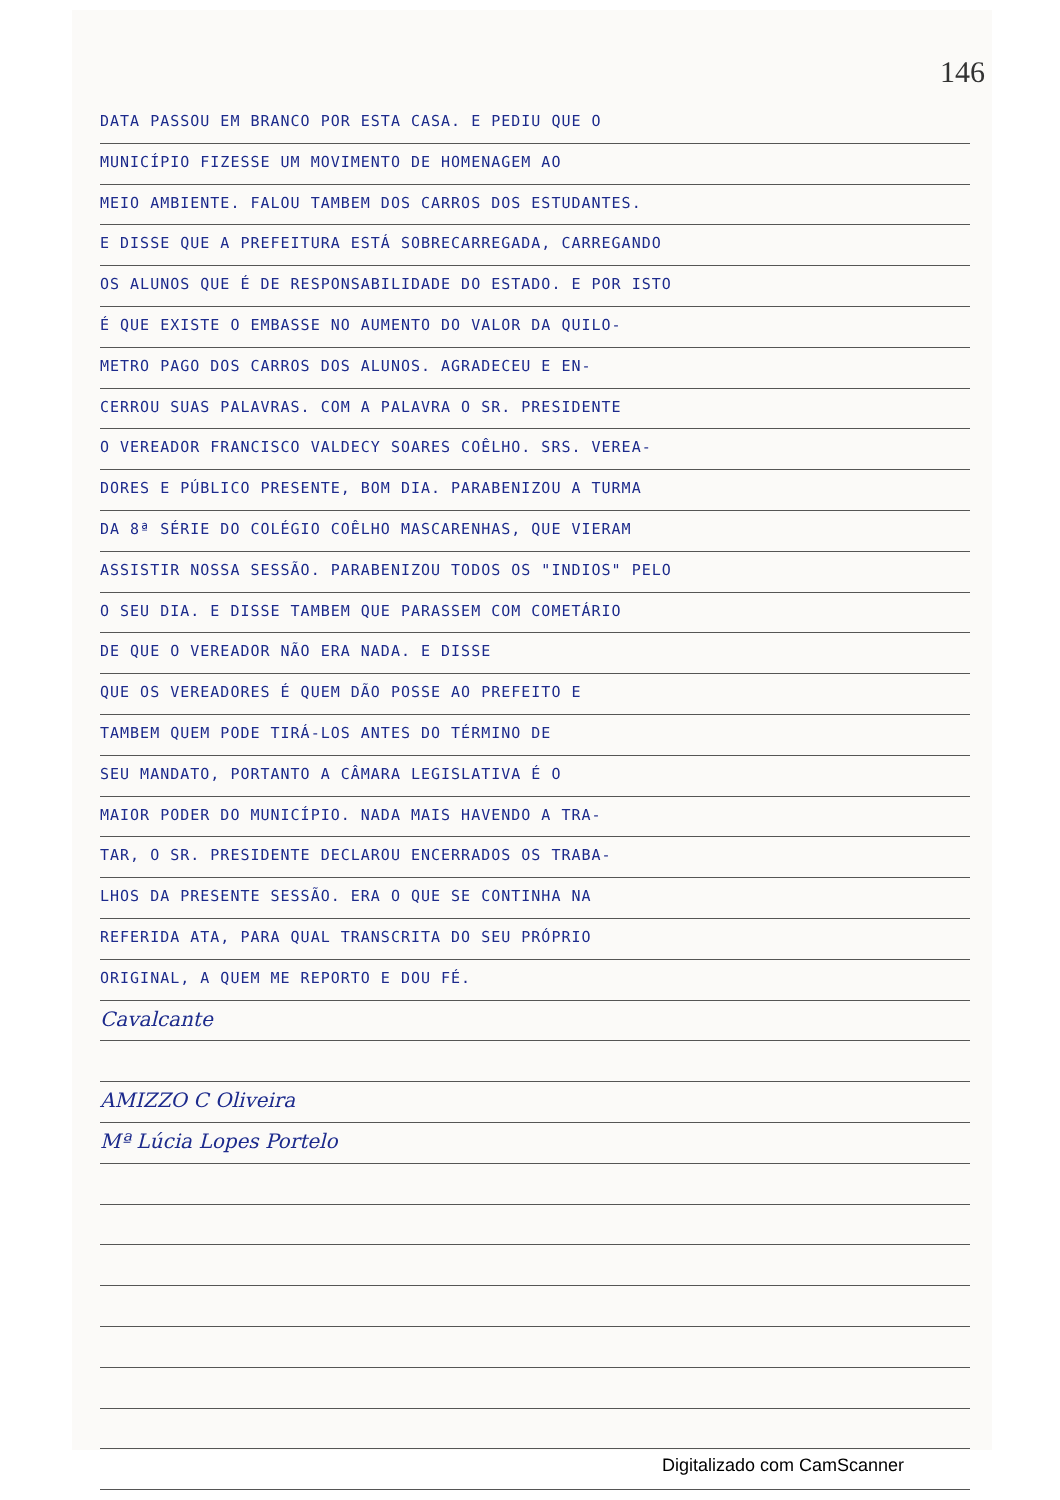146
DATA PASSOU EM BRANCO POR ESTA CASA. E PEDIU QUE O
MUNICÍPIO FIZESSE UM MOVIMENTO DE HOMENAGEM AO
MEIO AMBIENTE. FALOU TAMBEM DOS CARROS DOS ESTUDANTES.
E DISSE QUE A PREFEITURA ESTÁ SOBRECARREGADA, CARREGANDO
OS ALUNOS QUE É DE RESPONSABILIDADE DO ESTADO. E POR ISTO
É QUE EXISTE O EMBASSE NO AUMENTO DO VALOR DA QUILO-
METRO PAGO DOS CARROS DOS ALUNOS. AGRADECEU E EN-
CERROU SUAS PALAVRAS. COM A PALAVRA O SR. PRESIDENTE
O VEREADOR FRANCISCO VALDECY SOARES COÊLHO. SRS. VEREA-
DORES E PÚBLICO PRESENTE, BOM DIA. PARABENIZOU A TURMA
DA 8ª SÉRIE DO COLÉGIO COÊLHO MASCARENHAS, QUE VIERAM
ASSISTIR NOSSA SESSÃO. PARABENIZOU TODOS OS "INDIOS" PELO
O SEU DIA. E DISSE TAMBEM QUE PARASSEM COM COMETÁRIO
DE QUE O VEREADOR NÃO ERA NADA. E DISSE
QUE OS VEREADORES É QUEM DÃO POSSE AO PREFEITO E
TAMBEM QUEM PODE TIRÁ-LOS ANTES DO TÉRMINO DE
SEU MANDATO, PORTANTO A CÂMARA LEGISLATIVA É O
MAIOR PODER DO MUNICÍPIO. NADA MAIS HAVENDO A TRA-
TAR, O SR. PRESIDENTE DECLAROU ENCERRADOS OS TRABA-
LHOS DA PRESENTE SESSÃO. ERA O QUE SE CONTINHA NA
REFERIDA ATA, PARA QUAL TRANSCRITA DO SEU PRÓPRIO
ORIGINAL, A QUEM ME REPORTO E DOU FÉ.
Cavalcante
AMIZZO C Oliveira
Mª Lúcia Lopes Portelo
Digitalizado com CamScanner